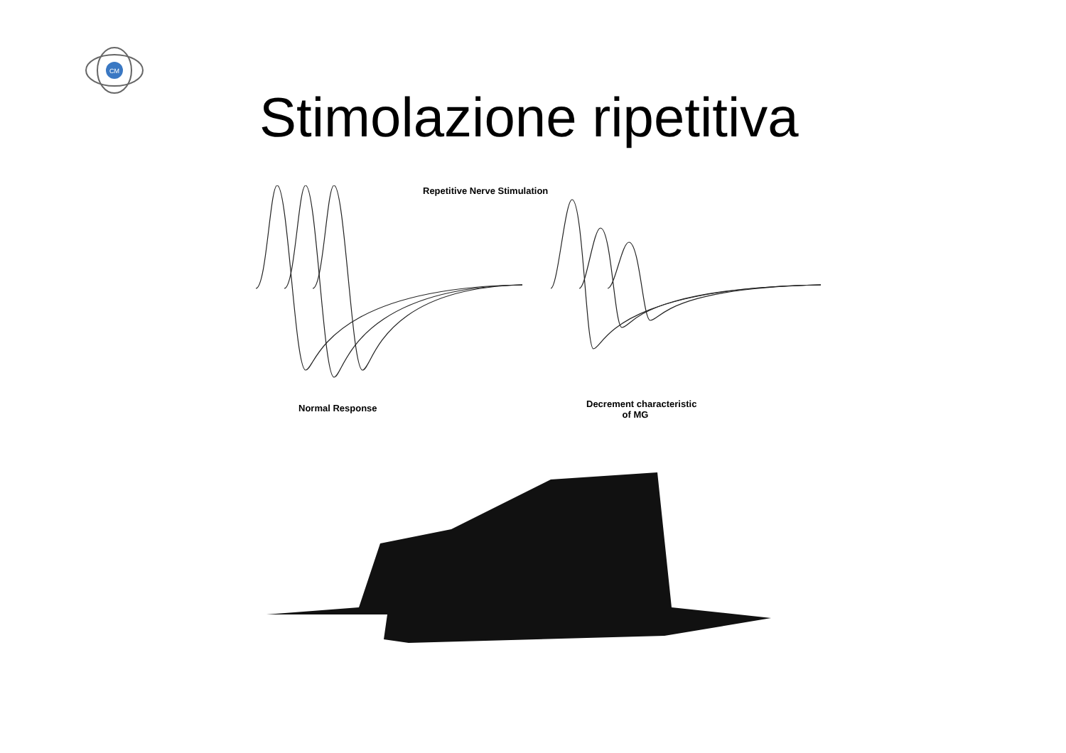CM
Stimolazione ripetitiva
Repetitive Nerve Stimulation
Normal Response
Decrement characteristic
of MG